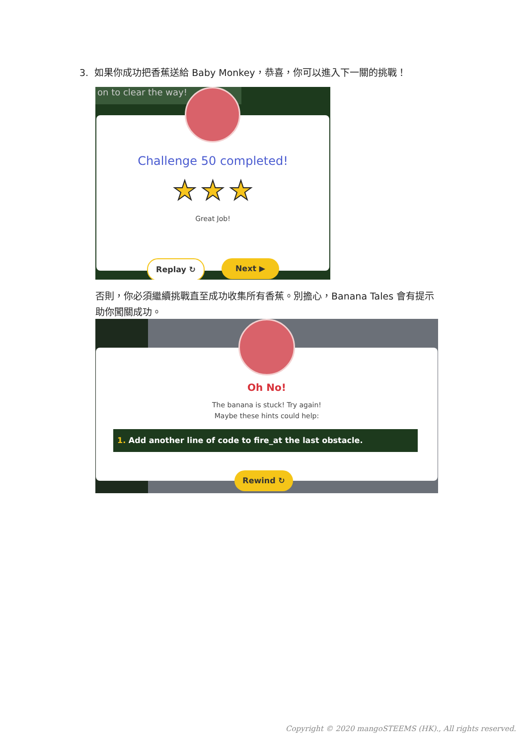3. 如果你成功把香蕉送給 Baby Monkey，恭喜，你可以進入下一關的挑戰！
on to clear the way!
Challenge 50 completed!
★ ★ ★
Great Job!
Replay ↻ Next ▶
否則，你必須繼續挑戰直至成功收集所有香蕉。別擔心，Banana Tales 會有提示助你闖關成功。
Oh No!
The banana is stuck! Try again!
Maybe these hints could help:
1. Add another line of code to fire_at the last obstacle.
Rewind ↻
Copyright © 2020 mangoSTEEMS (HK)., All rights reserved.